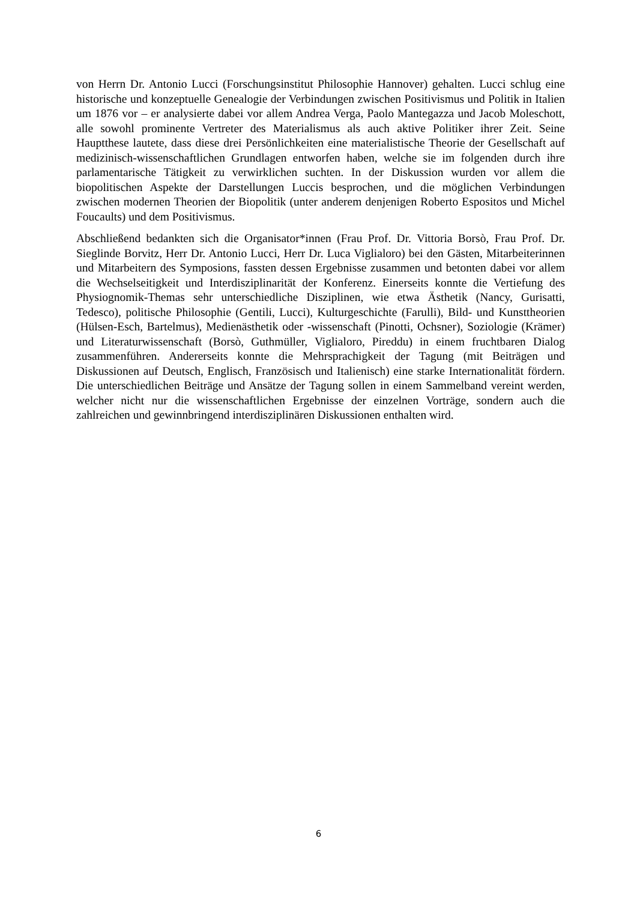von Herrn Dr. Antonio Lucci (Forschungsinstitut Philosophie Hannover) gehalten. Lucci schlug eine historische und konzeptuelle Genealogie der Verbindungen zwischen Positivismus und Politik in Italien um 1876 vor – er analysierte dabei vor allem Andrea Verga, Paolo Mantegazza und Jacob Moleschott, alle sowohl prominente Vertreter des Materialismus als auch aktive Politiker ihrer Zeit. Seine Hauptthese lautete, dass diese drei Persönlichkeiten eine materialistische Theorie der Gesellschaft auf medizinisch-wissenschaftlichen Grundlagen entworfen haben, welche sie im folgenden durch ihre parlamentarische Tätigkeit zu verwirklichen suchten. In der Diskussion wurden vor allem die biopolitischen Aspekte der Darstellungen Luccis besprochen, und die möglichen Verbindungen zwischen modernen Theorien der Biopolitik (unter anderem denjenigen Roberto Espositos und Michel Foucaults) und dem Positivismus.
Abschließend bedankten sich die Organisator*innen (Frau Prof. Dr. Vittoria Borsò, Frau Prof. Dr. Sieglinde Borvitz, Herr Dr. Antonio Lucci, Herr Dr. Luca Viglialoro) bei den Gästen, Mitarbeiterinnen und Mitarbeitern des Symposions, fassten dessen Ergebnisse zusammen und betonten dabei vor allem die Wechselseitigkeit und Interdisziplinarität der Konferenz. Einerseits konnte die Vertiefung des Physiognomik-Themas sehr unterschiedliche Disziplinen, wie etwa Ästhetik (Nancy, Gurisatti, Tedesco), politische Philosophie (Gentili, Lucci), Kulturgeschichte (Farulli), Bild- und Kunsttheorien (Hülsen-Esch, Bartelmus), Medienästhetik oder -wissenschaft (Pinotti, Ochsner), Soziologie (Krämer) und Literaturwissenschaft (Borsò, Guthmüller, Viglialoro, Pireddu) in einem fruchtbaren Dialog zusammenführen. Andererseits konnte die Mehrsprachigkeit der Tagung (mit Beiträgen und Diskussionen auf Deutsch, Englisch, Französisch und Italienisch) eine starke Internationalität fördern. Die unterschiedlichen Beiträge und Ansätze der Tagung sollen in einem Sammelband vereint werden, welcher nicht nur die wissenschaftlichen Ergebnisse der einzelnen Vorträge, sondern auch die zahlreichen und gewinnbringend interdisziplinären Diskussionen enthalten wird.
6